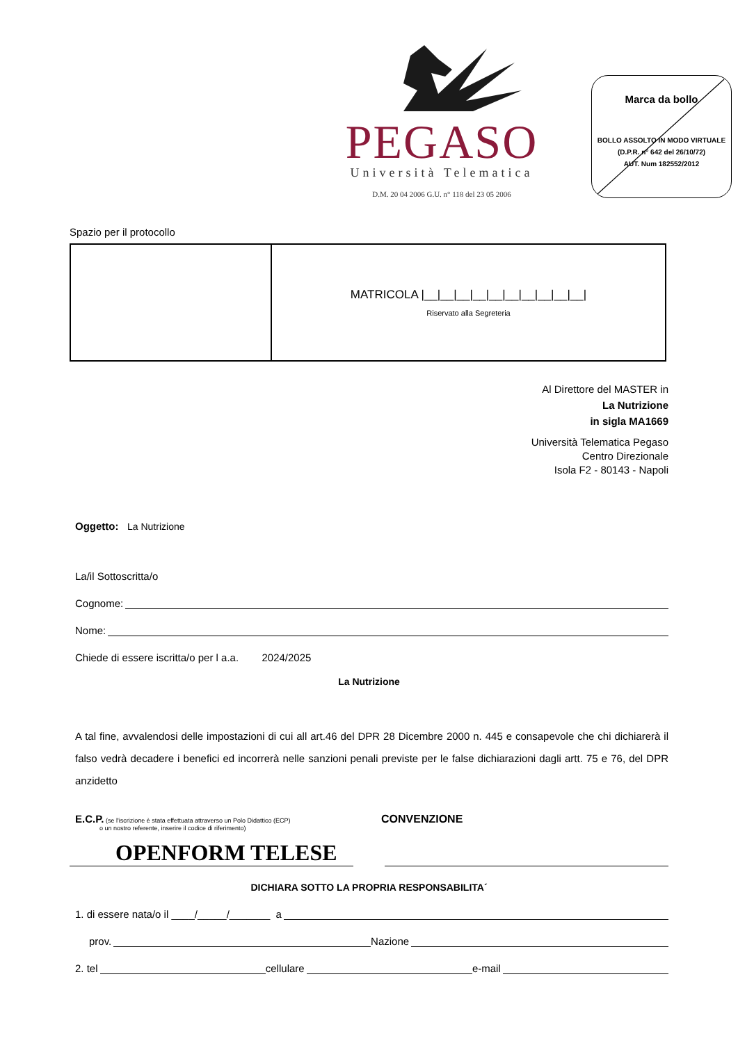PEGASO
Università Telematica
D.M. 20 04 2006 G.U. n° 118 del 23 05 2006
Marca da bollo
BOLLO ASSOLTO IN MODO VIRTUALE
(D.P.R. n° 642 del 26/10/72)
AUT. Num 182552/2012
Spazio per il protocollo
| | MATRICOLA /__/__/__/__/__/__/__/__/__/__/ Riservato alla Segreteria |
Al Direttore del MASTER in
La Nutrizione
in sigla MA1669
Università Telematica Pegaso
Centro Direzionale
Isola F2 - 80143 - Napoli
Oggetto: La Nutrizione
La/il Sottoscritta/o
Cognome:
Nome:
Chiede di essere iscritta/o per l a.a. 2024/2025
La Nutrizione
A tal fine, avvalendosi delle impostazioni di cui all art.46 del DPR 28 Dicembre 2000 n. 445 e consapevole che chi dichiarerà il falso vedrà decadere i benefici ed incorrerà nelle sanzioni penali previste per le false dichiarazioni dagli artt. 75 e 76, del DPR anzidetto
E.C.P. (se l'iscrizione è stata effettuata attraverso un Polo Didattico (ECP)
o un nostro referente, inserire il codice di riferimento)
CONVENZIONE
OPENFORM TELESE
DICHIARA SOTTO LA PROPRIA RESPONSABILITA´
1. di essere nata/o il ____/_____/_______ a
prov. Nazione
2. tel cellulare e-mail